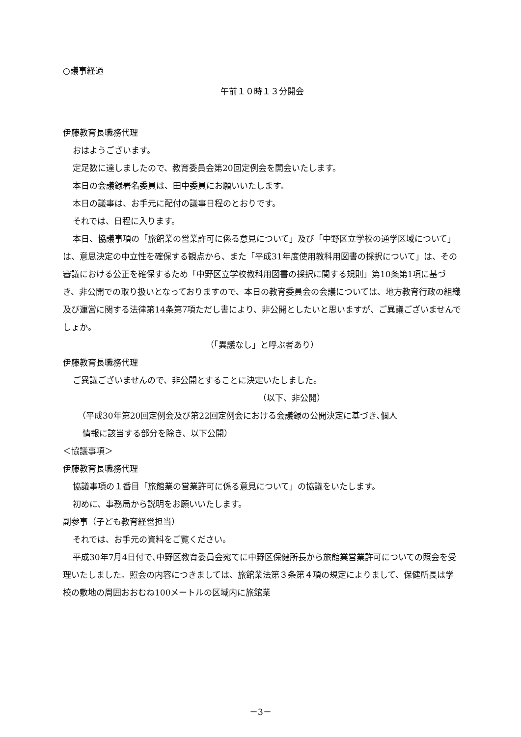○議事経過
午前１０時１３分開会
伊藤教育長職務代理
おはようございます。
定足数に達しましたので、教育委員会第20回定例会を開会いたします。
本日の会議録署名委員は、田中委員にお願いいたします。
本日の議事は、お手元に配付の議事日程のとおりです。
それでは、日程に入ります。
本日、協議事項の「旅館業の営業許可に係る意見について」及び「中野区立学校の通学区域について」は、意思決定の中立性を確保する観点から、また「平成31年度使用教科用図書の採択について」は、その審議における公正を確保するため「中野区立学校教科用図書の採択に関する規則」第10条第1項に基づき、非公開での取り扱いとなっておりますので、本日の教育委員会の会議については、地方教育行政の組織及び運営に関する法律第14条第7項ただし書により、非公開としたいと思いますが、ご異議ございませんでしょか。
（「異議なし」と呼ぶ者あり）
伊藤教育長職務代理
ご異議ございませんので、非公開とすることに決定いたしました。
（以下、非公開）
（平成30年第20回定例会及び第22回定例会における会議録の公開決定に基づき､個人
情報に該当する部分を除き、以下公開）
＜協議事項＞
伊藤教育長職務代理
協議事項の１番目「旅館業の営業許可に係る意見について」の協議をいたします。
初めに、事務局から説明をお願いいたします。
副参事（子ども教育経営担当）
それでは、お手元の資料をご覧ください。
平成30年7月4日付で､中野区教育委員会宛てに中野区保健所長から旅館業営業許可についての照会を受理いたしました。照会の内容につきましては、旅館業法第３条第４項の規定によりまして、保健所長は学校の敷地の周囲おおむね100メートルの区域内に旅館業
－3－